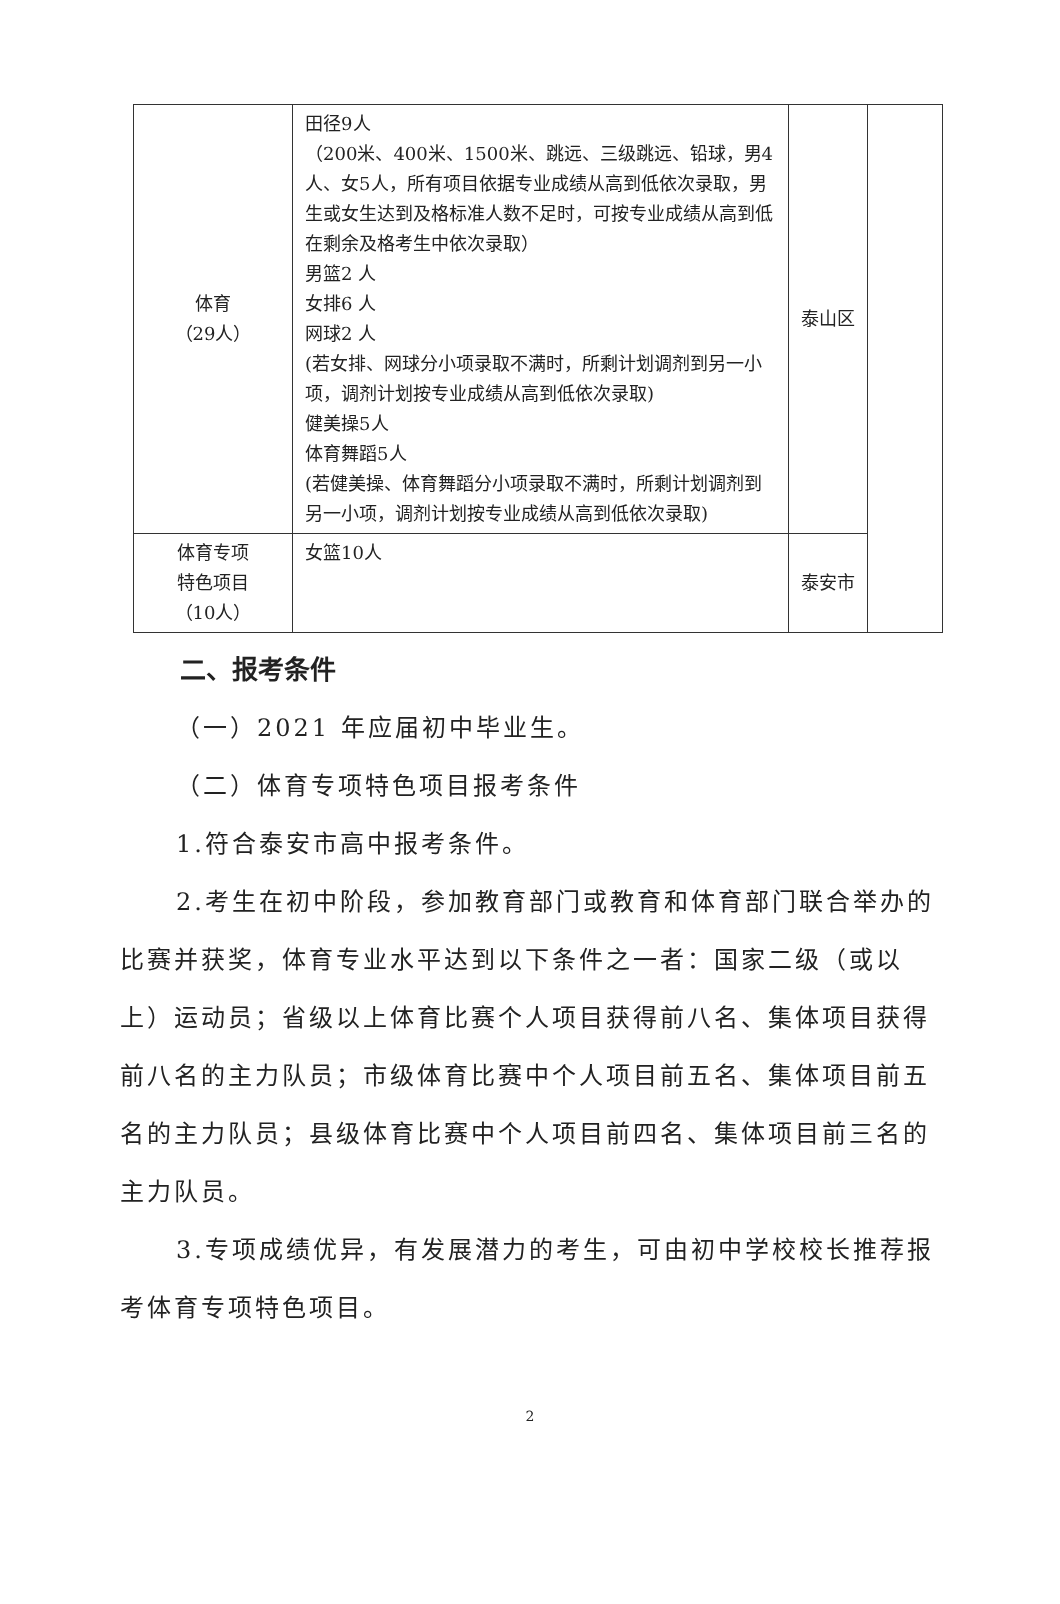| 体育 （29人） | 田径9人 （200米、400米、1500米、跳远、三级跳远、铅球，男4人、女5人，所有项目依据专业成绩从高到低依次录取，男生或女生达到及格标准人数不足时，可按专业成绩从高到低在剩余及格考生中依次录取） 男篮2 人 女排6 人 网球2 人 (若女排、网球分小项录取不满时，所剩计划调剂到另一小项，调剂计划按专业成绩从高到低依次录取) 健美操5人 体育舞蹈5人 (若健美操、体育舞蹈分小项录取不满时，所剩计划调剂到另一小项，调剂计划按专业成绩从高到低依次录取) | 泰山区 | |
| 体育专项 特色项目 （10人） | 女篮10人 | 泰安市 | |
二、报考条件
（一）2021 年应届初中毕业生。
（二）体育专项特色项目报考条件
1.符合泰安市高中报考条件。
2.考生在初中阶段，参加教育部门或教育和体育部门联合举办的比赛并获奖，体育专业水平达到以下条件之一者：国家二级（或以上）运动员；省级以上体育比赛个人项目获得前八名、集体项目获得前八名的主力队员；市级体育比赛中个人项目前五名、集体项目前五名的主力队员；县级体育比赛中个人项目前四名、集体项目前三名的主力队员。
3.专项成绩优异，有发展潜力的考生，可由初中学校校长推荐报考体育专项特色项目。
2